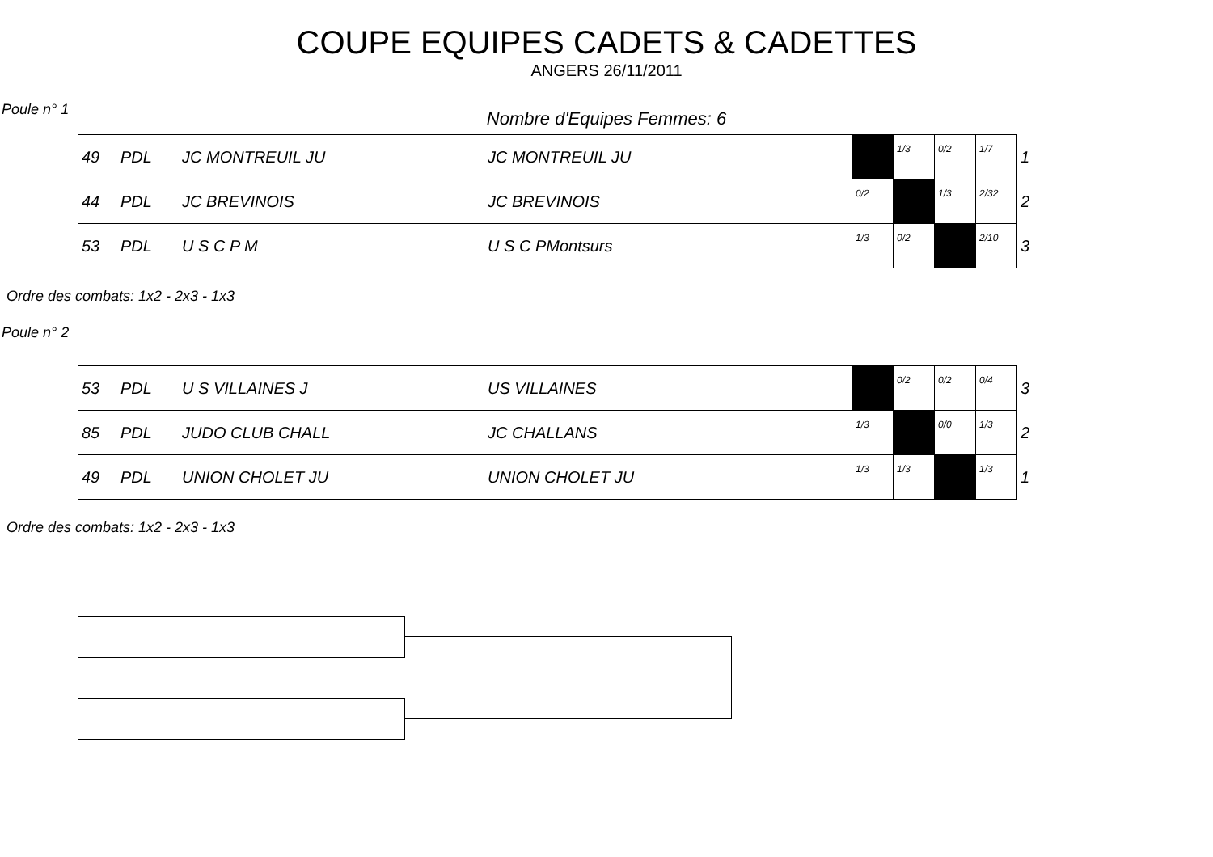COUPE EQUIPES CADETS & CADETTES
ANGERS 26/11/2011
Poule n° 1
Nombre d'Equipes Femmes: 6
| 49 | PDL | JC MONTREUIL JU | JC MONTREUIL JU | | 1/3 | 0/2 | 1/7 | 1 |
| 44 | PDL | JC BREVINOIS | JC BREVINOIS | 0/2 | | 1/3 | 2/32 | 2 |
| 53 | PDL | U S C P M | U S C PMontsurs | 1/3 | 0/2 | | 2/10 | 3 |
Ordre des combats: 1x2 - 2x3 - 1x3
Poule n° 2
| 53 | PDL | U S VILLAINES J | US VILLAINES | | 0/2 | 0/2 | 0/4 | 3 |
| 85 | PDL | JUDO CLUB CHALL | JC CHALLANS | 1/3 | | 0/0 | 1/3 | 2 |
| 49 | PDL | UNION CHOLET JU | UNION CHOLET JU | 1/3 | 1/3 | | 1/3 | 1 |
Ordre des combats: 1x2 - 2x3 - 1x3